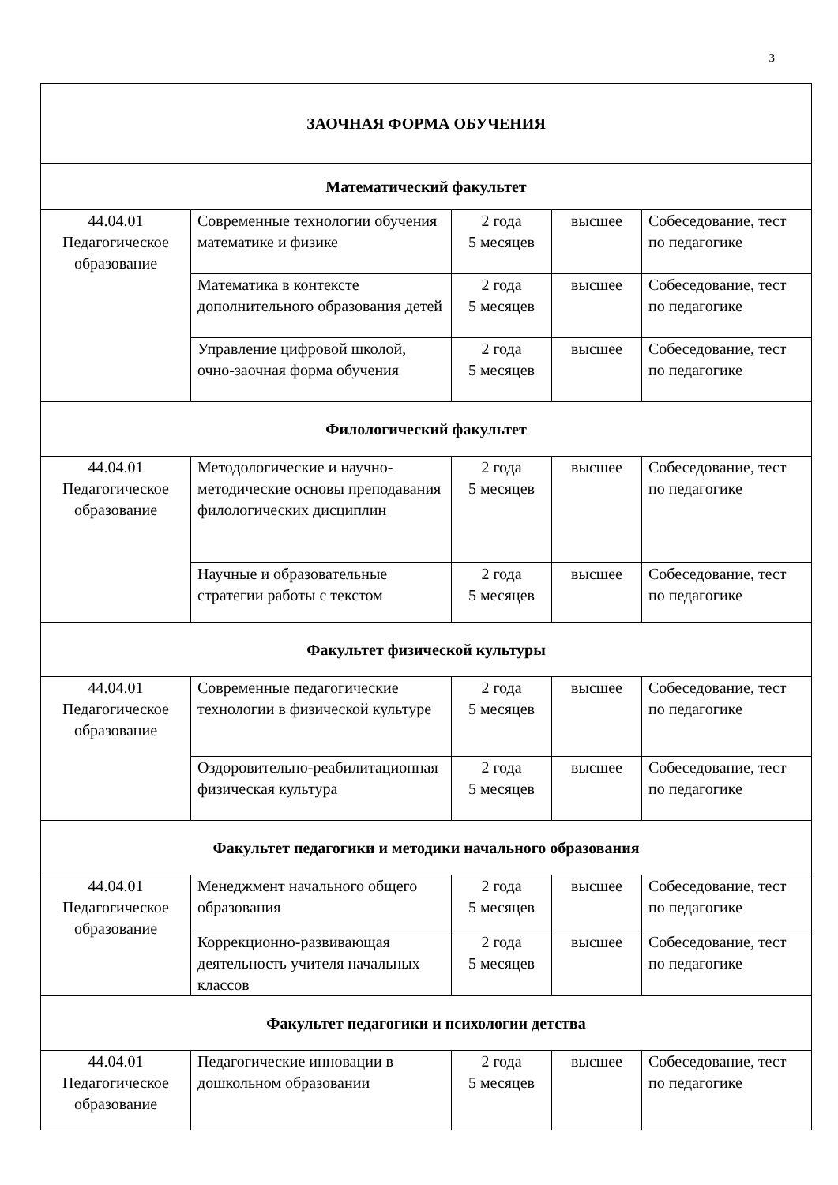3
| ЗАОЧНАЯ ФОРМА ОБУЧЕНИЯ | | | | |
| Математический факультет | | | | |
| 44.04.01 Педагогическое образование | Современные технологии обучения математике и физике | 2 года 5 месяцев | высшее | Собеседование, тест по педагогике |
| | Математика в контексте дополнительного образования детей | 2 года 5 месяцев | высшее | Собеседование, тест по педагогике |
| | Управление цифровой школой, очно-заочная форма обучения | 2 года 5 месяцев | высшее | Собеседование, тест по педагогике |
| Филологический факультет | | | | |
| 44.04.01 Педагогическое образование | Методологические и научно-методические основы преподавания филологических дисциплин | 2 года 5 месяцев | высшее | Собеседование, тест по педагогике |
| | Научные и образовательные стратегии работы с текстом | 2 года 5 месяцев | высшее | Собеседование, тест по педагогике |
| Факультет физической культуры | | | | |
| 44.04.01 Педагогическое образование | Современные педагогические технологии в физической культуре | 2 года 5 месяцев | высшее | Собеседование, тест по педагогике |
| | Оздоровительно-реабилитационная физическая культура | 2 года 5 месяцев | высшее | Собеседование, тест по педагогике |
| Факультет педагогики и методики начального образования | | | | |
| 44.04.01 Педагогическое образование | Менеджмент начального общего образования | 2 года 5 месяцев | высшее | Собеседование, тест по педагогике |
| | Коррекционно-развивающая деятельность учителя начальных классов | 2 года 5 месяцев | высшее | Собеседование, тест по педагогике |
| Факультет педагогики и психологии детства | | | | |
| 44.04.01 Педагогическое образование | Педагогические инновации в дошкольном образовании | 2 года 5 месяцев | высшее | Собеседование, тест по педагогике |